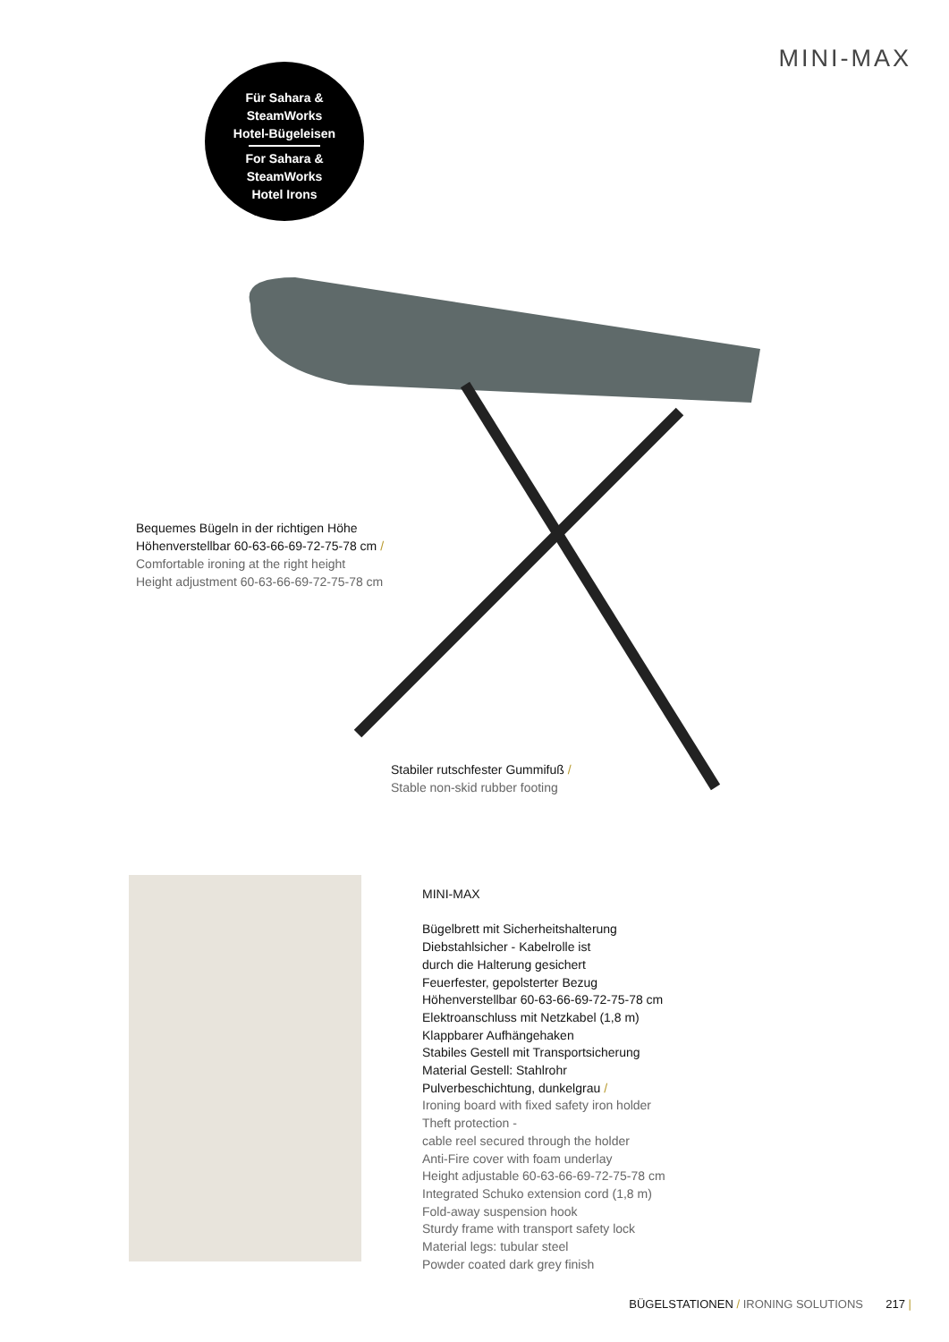MINI-MAX
Für Sahara &
SteamWorks
Hotel-Bügeleisen
For Sahara &
SteamWorks
Hotel Irons
Bequemes Bügeln in der richtigen Höhe
Höhenverstellbar 60-63-66-69-72-75-78 cm /
Comfortable ironing at the right height
Height adjustment 60-63-66-69-72-75-78 cm
Stabiler rutschfester Gummifuß /
Stable non-skid rubber footing
MINI-MAX
Bügelbrett mit Sicherheitshalterung
Diebstahlsicher - Kabelrolle ist
durch die Halterung gesichert
Feuerfester, gepolsterter Bezug
Höhenverstellbar 60-63-66-69-72-75-78 cm
Elektroanschluss mit Netzkabel (1,8 m)
Klappbarer Aufhängehaken
Stabiles Gestell mit Transportsicherung
Material Gestell: Stahlrohr
Pulverbeschichtung, dunkelgrau /
Ironing board with fixed safety iron holder
Theft protection -
cable reel secured through the holder
Anti-Fire cover with foam underlay
Height adjustable 60-63-66-69-72-75-78 cm
Integrated Schuko extension cord (1,8 m)
Fold-away suspension hook
Sturdy frame with transport safety lock
Material legs: tubular steel
Powder coated dark grey finish
BÜGELSTATIONEN / IRONING SOLUTIONS 217 |